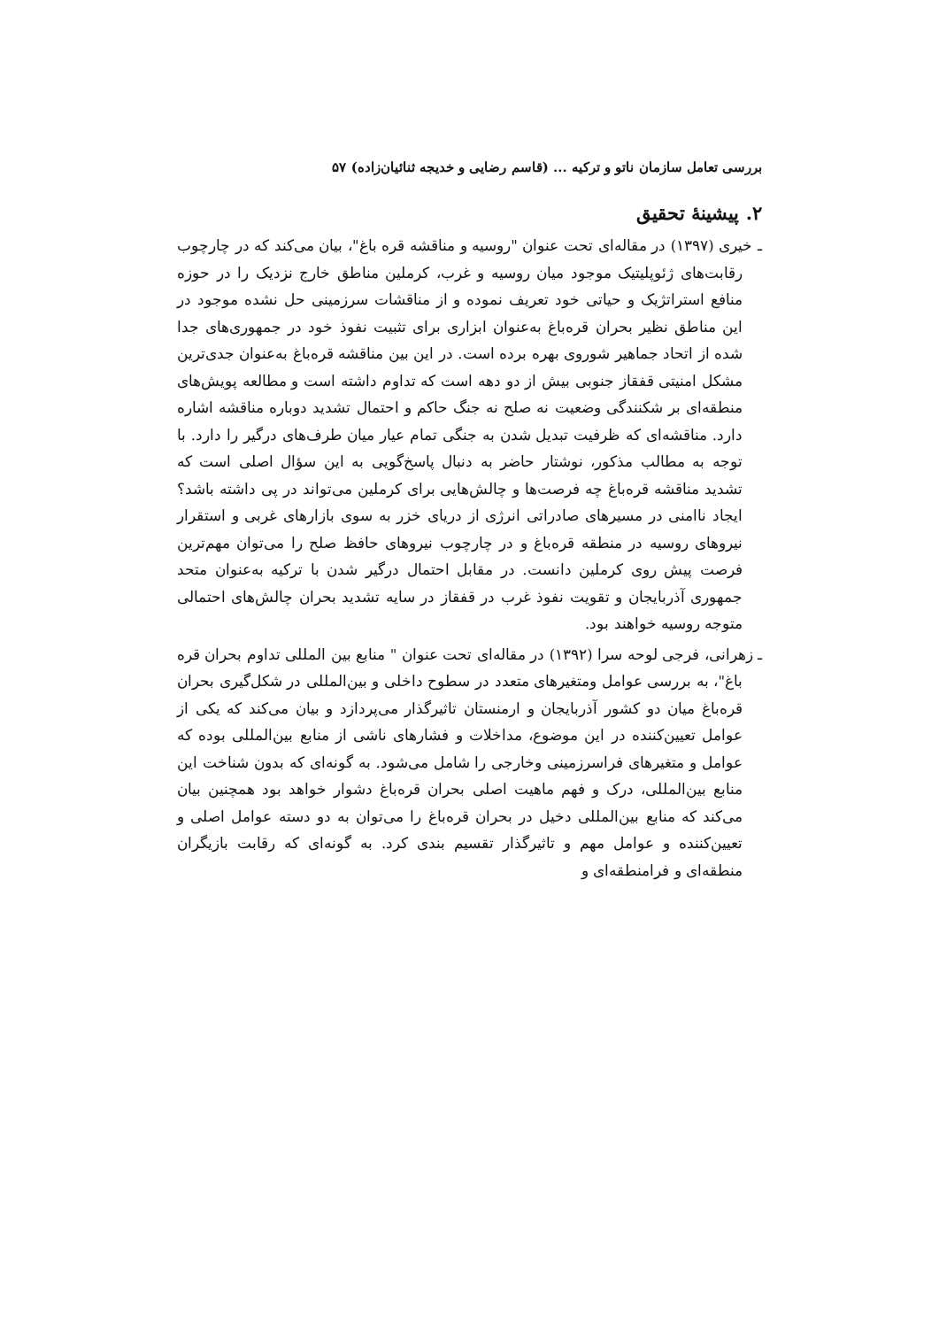بررسی تعامل سازمان ناتو و ترکیه ... (قاسم رضایی و خدیجه ثنائیان‌زاده) ۵۷
۲. پیشینهٔ تحقیق
ـ خیری (۱۳۹۷) در مقاله‌ای تحت عنوان "روسیه و مناقشه قره باغ"، بیان می‌کند که در چارچوب رقابت‌های ژئوپلیتیک موجود میان روسیه و غرب، کرملین مناطق خارج نزدیک را در حوزه منافع استراتژیک و حیاتی خود تعریف نموده و از مناقشات سرزمینی حل نشده موجود در این مناطق نظیر بحران قره‌باغ به‌عنوان ابزاری برای تثبیت نفوذ خود در جمهوری‌های جدا شده از اتحاد جماهیر شوروی بهره برده است. در این بین مناقشه قره‌باغ به‌عنوان جدی‌ترین مشکل امنیتی قفقاز جنوبی بیش از دو دهه است که تداوم داشته است و مطالعه پویش‌های منطقه‌ای بر شکنندگی وضعیت نه صلح نه جنگ حاکم و احتمال تشدید دوباره مناقشه اشاره دارد. مناقشه‌ای که ظرفیت تبدیل شدن به جنگی تمام عیار میان طرف‌های درگیر را دارد. با توجه به مطالب مذکور، نوشتار حاضر به دنبال پاسخ‌گویی به این سؤال اصلی است که تشدید مناقشه قره‌باغ چه فرصت‌ها و چالش‌هایی برای کرملین می‌تواند در پی داشته باشد؟ ایجاد ناامنی در مسیرهای صادراتی انرژی از دریای خزر به سوی بازارهای غربی و استقرار نیروهای روسیه در منطقه قره‌باغ و در چارچوب نیروهای حافظ صلح را می‌توان مهم‌ترین فرصت پیش روی کرملین دانست. در مقابل احتمال درگیر شدن با ترکیه به‌عنوان متحد جمهوری آذربایجان و تقویت نفوذ غرب در قفقاز در سایه تشدید بحران چالش‌های احتمالی متوجه روسیه خواهند بود.
ـ زهرانی، فرجی لوحه سرا (۱۳۹۲) در مقاله‌ای تحت عنوان " منابع بین المللی تداوم بحران قره باغ"، به بررسی عوامل ومتغیرهای متعدد در سطوح داخلی و بین‌المللی در شکل‌گیری بحران قره‌باغ میان دو کشور آذربایجان و ارمنستان تاثیرگذار می‌پردازد و بیان می‌کند که یکی از عوامل تعیین‌کننده در این موضوع، مداخلات و فشارهای ناشی از منابع بین‌المللی بوده که عوامل و متغیرهای فراسرزمینی وخارجی را شامل می‌شود. به گونه‌ای که بدون شناخت این منابع بین‌المللی، درک و فهم ماهیت اصلی بحران قره‌باغ دشوار خواهد بود همچنین بیان می‌کند که منابع بین‌المللی دخیل در بحران قره‌باغ را می‌توان به دو دسته عوامل اصلی و تعیین‌کننده و عوامل مهم و تاثیرگذار تقسیم بندی کرد. به گونه‌ای که رقابت بازیگران منطقه‌ای و فرامنطقه‌ای و